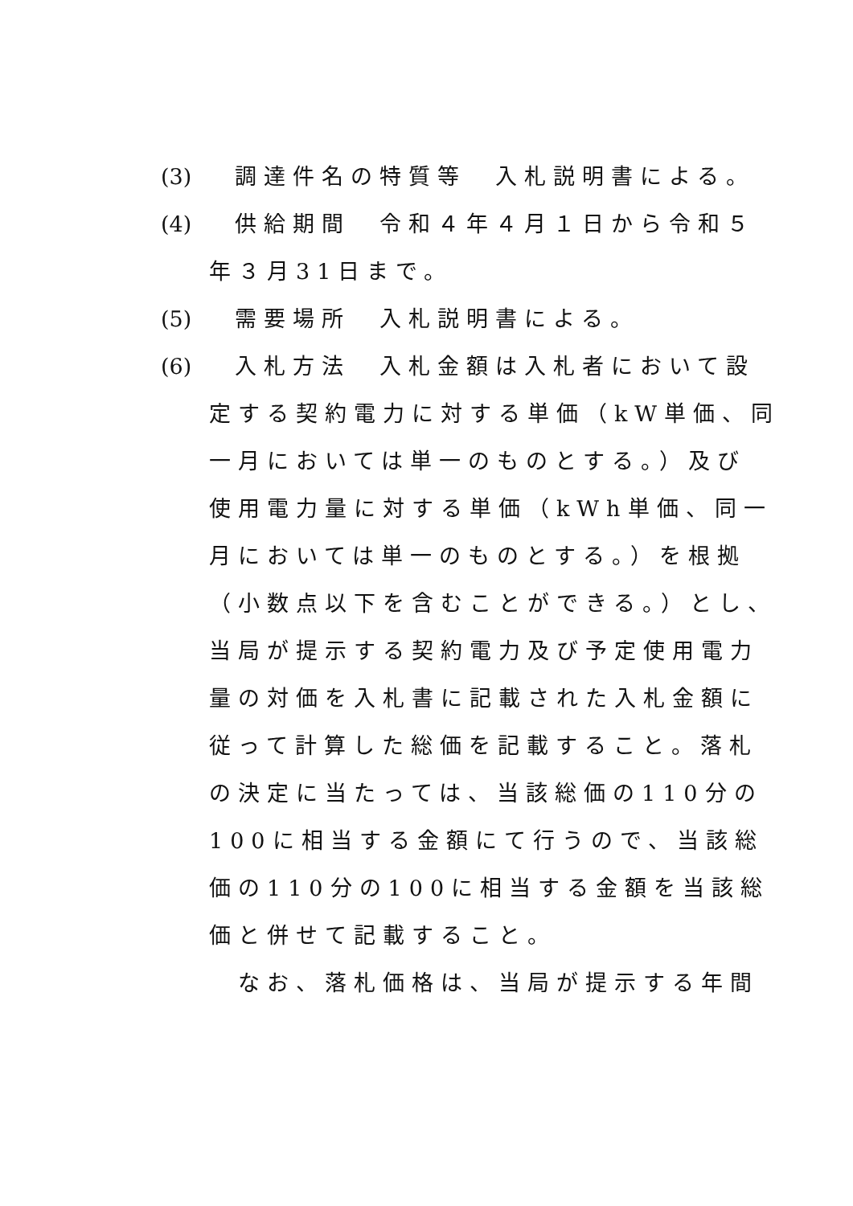(3) 調達件名の特質等　入札説明書による。
(4) 供給期間　令和４年４月１日から令和５
年３月31日まで。
(5) 需要場所　入札説明書による。
(6) 入札方法　入札金額は入札者において設
定する契約電力に対する単価（kW単価、同
一月においては単一のものとする。）及び
使用電力量に対する単価（kWh単価、同一
月においては単一のものとする。）を根拠
（小数点以下を含むことができる。）とし、
当局が提示する契約電力及び予定使用電力
量の対価を入札書に記載された入札金額に
従って計算した総価を記載すること。落札
の決定に当たっては、当該総価の110分の
100に相当する金額にて行うので、当該総
価の110分の100に相当する金額を当該総
価と併せて記載すること。
　なお、落札価格は、当局が提示する年間